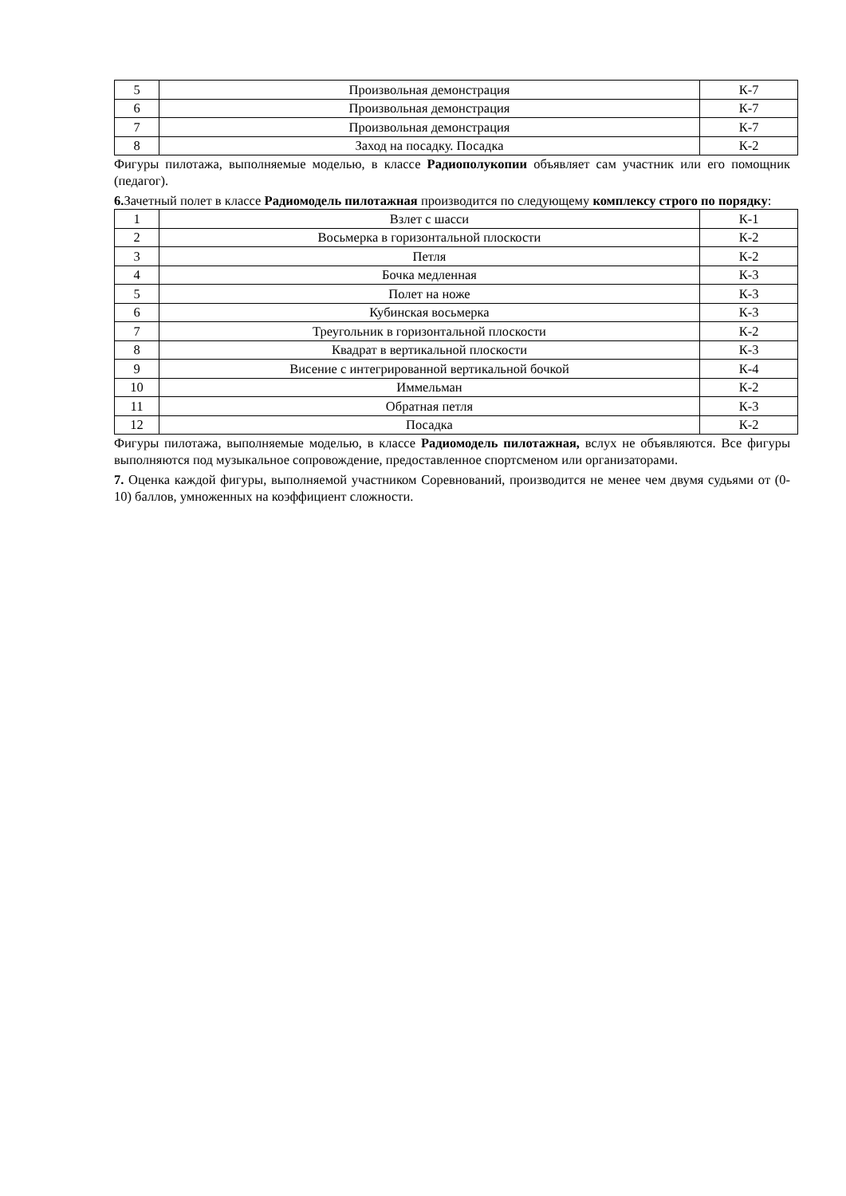| 5 | Произвольная демонстрация | К-7 |
| 6 | Произвольная демонстрация | К-7 |
| 7 | Произвольная демонстрация | К-7 |
| 8 | Заход на посадку. Посадка | К-2 |
Фигуры пилотажа, выполняемые моделью, в классе Радиополукопии объявляет сам участник или его помощник (педагог).
6. Зачетный полет в классе Радиомодель пилотажная производится по следующему комплексу строго по порядку:
| 1 | Взлет с шасси | К-1 |
| 2 | Восьмерка в горизонтальной плоскости | К-2 |
| 3 | Петля | К-2 |
| 4 | Бочка медленная | К-3 |
| 5 | Полет на ноже | К-3 |
| 6 | Кубинская восьмерка | К-3 |
| 7 | Треугольник в горизонтальной плоскости | К-2 |
| 8 | Квадрат в вертикальной плоскости | К-3 |
| 9 | Висение с интегрированной вертикальной бочкой | К-4 |
| 10 | Иммельман | К-2 |
| 11 | Обратная петля | К-3 |
| 12 | Посадка | К-2 |
Фигуры пилотажа, выполняемые моделью, в классе Радиомодель пилотажная, вслух не объявляются. Все фигуры выполняются под музыкальное сопровождение, предоставленное спортсменом или организаторами.
7. Оценка каждой фигуры, выполняемой участником Соревнований, производится не менее чем двумя судьями от (0-10) баллов, умноженных на коэффициент сложности.